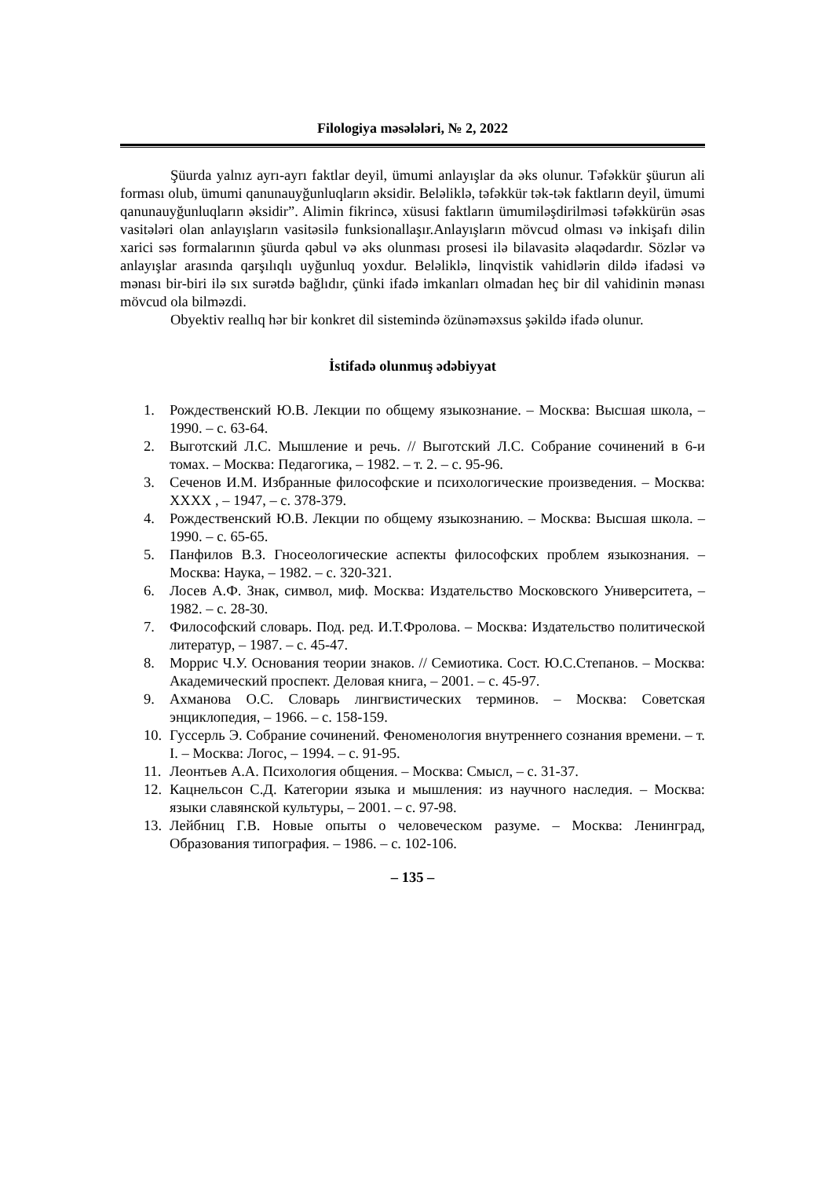Filologiya məsələləri, № 2, 2022
Şüurda yalnız ayrı-ayrı faktlar deyil, ümumi anlayışlar da əks olunur. Təfəkkür şüurun ali forması olub, ümumi qanunauyğunluqların əksidir. Beləliklə, təfəkkür tək-tək faktların deyil, ümumi qanunauyğunluqların əksidir”. Alimin fikrincə, xüsusi faktların ümumiləşdirilməsi təfəkkürün əsas vasitələri olan anlayışların vasitəsilə funksionallaşır.Anlayışların mövcud olması və inkişafı dilin xarici səs formalarının şüurda qəbul və əks olunması prosesi ilə bilavasitə əlaqədardır. Sözlər və anlayışlar arasında qarşılıqlı uyğunluq yoxdur. Beləliklə, linqvistik vahidlərin dildə ifadəsi və mənası bir-biri ilə sıx surətdə bağlıdır, çünki ifadə imkanları olmadan heç bir dil vahidinin mənası mövcud ola bilməzdi.
Obyektiv reallıq hər bir konkret dil sistemində özünəməxsus şəkildə ifadə olunur.
İstifadə olunmuş ədəbiyyat
1. Рождественский Ю.В. Лекции по общему языкознание. – Москва: Высшая школа, – 1990. – с. 63-64.
2. Выготский Л.С. Мышление и речь. // Выготский Л.С. Собрание сочинений в 6-и томах. – Москва: Педагогика, – 1982. – т. 2. – с. 95-96.
3. Сеченов И.М. Избранные философские и психологические произведения. – Москва: XXXX , – 1947, – с. 378-379.
4. Рождественский Ю.В. Лекции по общему языкознанию. – Москва: Высшая школа. – 1990. – с. 65-65.
5. Панфилов В.З. Гносеологические аспекты философских проблем языкознания. – Москва: Наука, – 1982. – с. 320-321.
6. Лосев А.Ф. Знак, символ, миф. Москва: Издательство Московского Университета, – 1982. – с. 28-30.
7. Философский словарь. Под. ред. И.Т.Фролова. – Москва: Издательство политической литератур, – 1987. – с. 45-47.
8. Моррис Ч.У. Основания теории знаков. // Семиотика. Сост. Ю.С.Степанов. – Москва: Академический проспект. Деловая книга, – 2001. – с. 45-97.
9. Ахманова О.С. Словарь лингвистических терминов. – Москва: Советская энциклопедия, – 1966. – с. 158-159.
10. Гуссерль Э. Собрание сочинений. Феноменология внутреннего сознания времени. – т. I. – Москва: Логос, – 1994. – с. 91-95.
11. Леонтьев А.А. Психология общения. – Москва: Смысл, – с. 31-37.
12. Кацнельсон С.Д. Категории языка и мышления: из научного наследия. – Москва: языки славянской культуры, – 2001. – с. 97-98.
13. Лейбниц Г.В. Новые опыты о человеческом разуме. – Москва: Ленинград, Образования типография. – 1986. – с. 102-106.
– 135 –